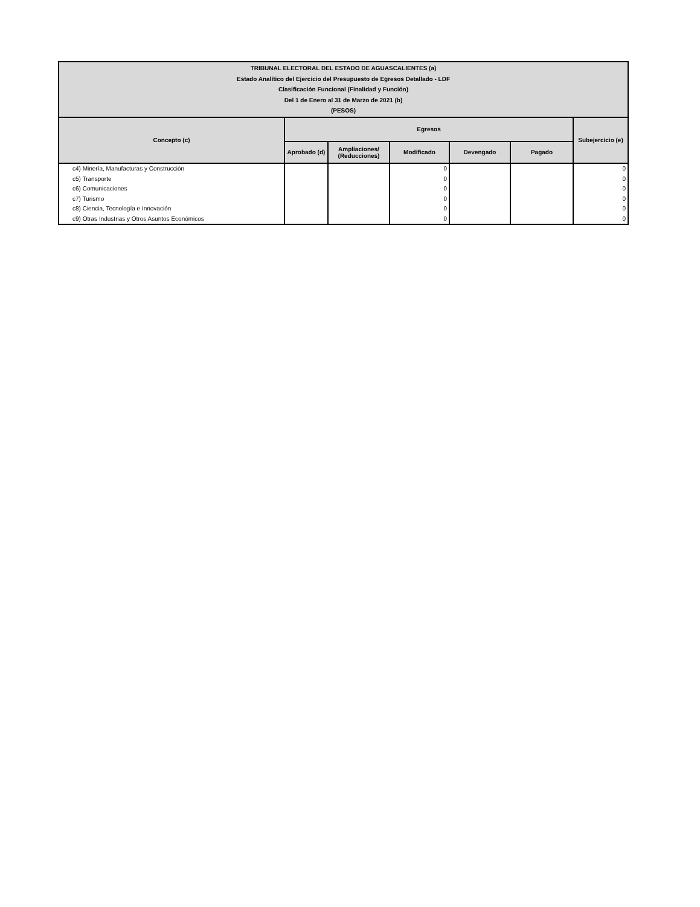| TRIBUNAL ELECTORAL DEL ESTADO DE AGUASCALIENTES (a) Estado Analítico del Ejercicio del Presupuesto de Egresos Detallado - LDF Clasificación Funcional (Finalidad y Función) Del 1 de Enero al 31 de Marzo de 2021 (b) (PESOS) | | | | | | |
| Concepto (c) | Egresos | | | | | Subejercicio (e) |
| | Aprobado (d) | Ampliaciones/ (Reducciones) | Modificado | Devengado | Pagado | |
| c4) Minería, Manufacturas y Construcción | | | 0 | | | 0 |
| c5) Transporte | | | 0 | | | 0 |
| c6) Comunicaciones | | | 0 | | | 0 |
| c7) Turismo | | | 0 | | | 0 |
| c8) Ciencia, Tecnología e Innovación | | | 0 | | | 0 |
| c9) Otras Industrias y Otros Asuntos Económicos | | | 0 | | | 0 |